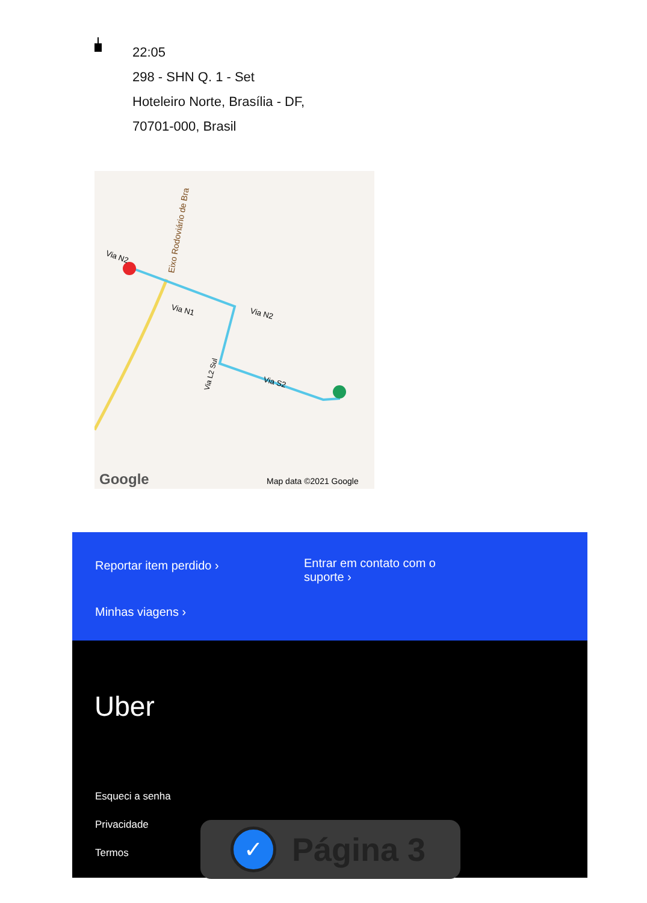22:05
298 - SHN Q. 1 - Set
Hoteleiro Norte, Brasília - DF,
70701-000, Brasil
Via N2
Via N1
Via N2
Via S2
Via L2 Sul
Eixo Rodoviário de Bra
Google
Map data ©2021 Google
Reportar item perdido ›
Entrar em contato com o
suporte ›
Minhas viagens ›
Uber
Esqueci a senha
Privacidade
Termos
✓
Página 3